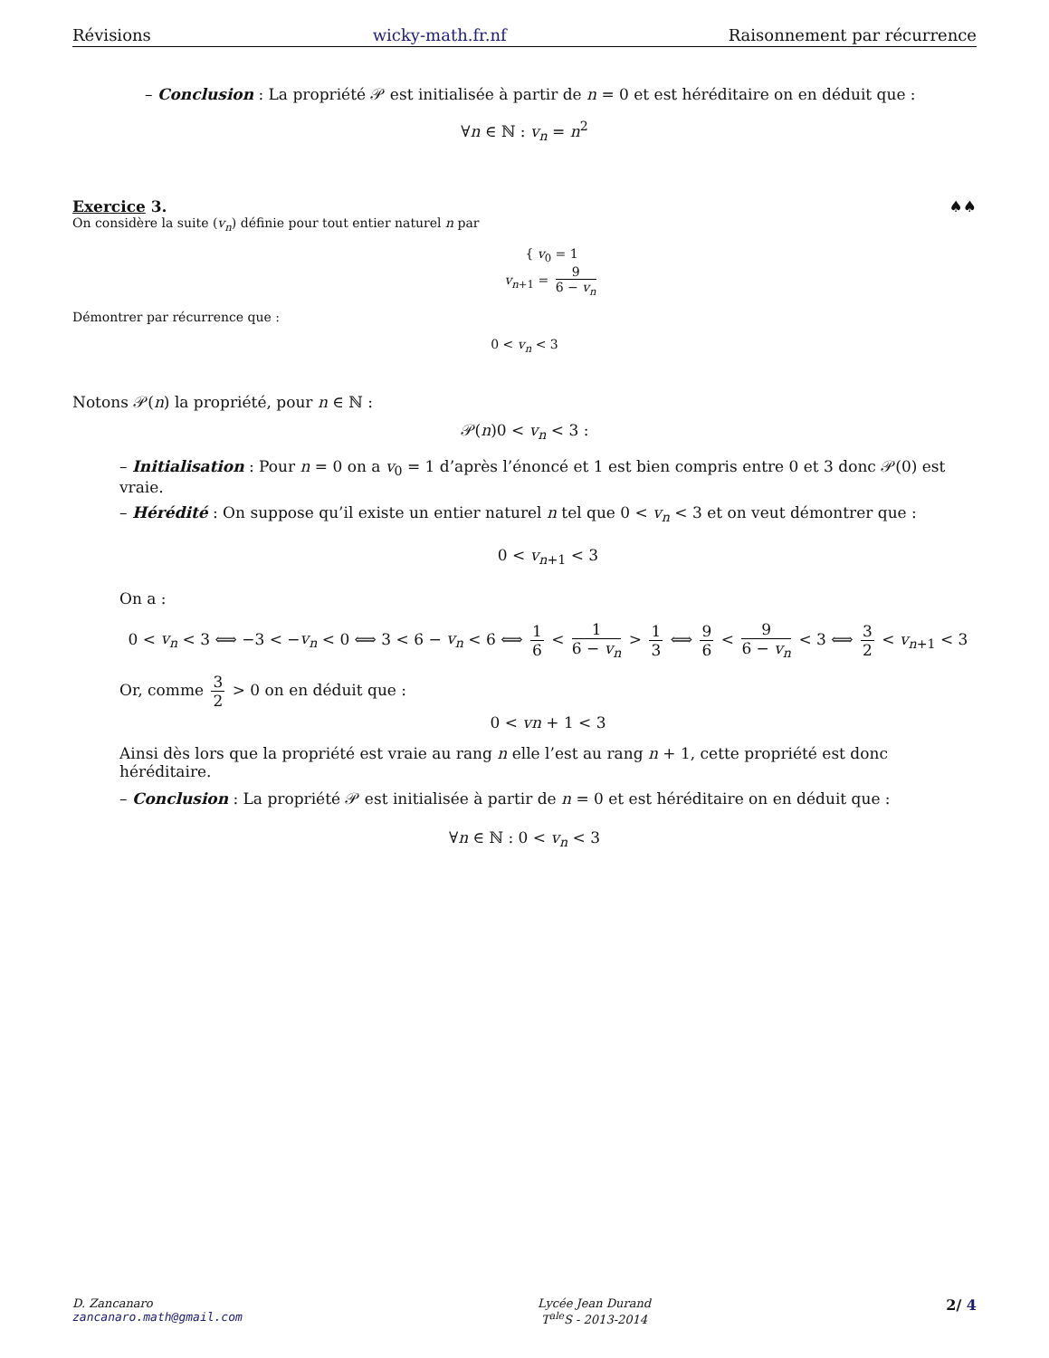Révisions wicky-math.fr.nf Raisonnement par récurrence
– Conclusion : La propriété 𝒫 est initialisée à partir de n = 0 et est héréditaire on en déduit que :
∀n ∈ ℕ : v<sub>n</sub> = n<sup>2</sup>
Exercice 3. ♠♠
On considère la suite (v<sub>n</sub>) définie pour tout entier naturel n par
{ v<sub>0</sub> = 1
v<sub>n+1</sub> = 9 6 − v<sub>n</sub>
Démontrer par récurrence que :
0 < v<sub>n</sub> < 3
Notons 𝒫(n) la propriété, pour n ∈ ℕ :
𝒫(n)0 < v<sub>n</sub> < 3 :
– Initialisation : Pour n = 0 on a v<sub>0</sub> = 1 d’après l’énoncé et 1 est bien compris entre 0 et 3 donc 𝒫(0) est vraie.
– Hérédité : On suppose qu’il existe un entier naturel n tel que 0 < v<sub>n</sub> < 3 et on veut démontrer que :
0 < v<sub>n+1</sub> < 3
On a :
0 < v<sub>n</sub> < 3 ⟺ −3 < −v<sub>n</sub> < 0 ⟺ 3 < 6 − v<sub>n</sub> < 6 ⟺ 1 6 < 1 6 − v<sub>n</sub> > 1 3 ⟺ 9 6 < 9 6 − v<sub>n</sub> < 3 ⟺ 3 2 < v<sub>n+1</sub> < 3
Or, comme 3 2 > 0 on en déduit que :
0 < vn + 1 < 3
Ainsi dès lors que la propriété est vraie au rang n elle l’est au rang n + 1, cette propriété est donc héréditaire.
– Conclusion : La propriété 𝒫 est initialisée à partir de n = 0 et est héréditaire on en déduit que :
∀n ∈ ℕ : 0 < v<sub>n</sub> < 3
D. Zancanaro
zancanaro.math@gmail.com
Lycée Jean Durand
T<sup>ale</sup>S - 2013-2014
2/ 4